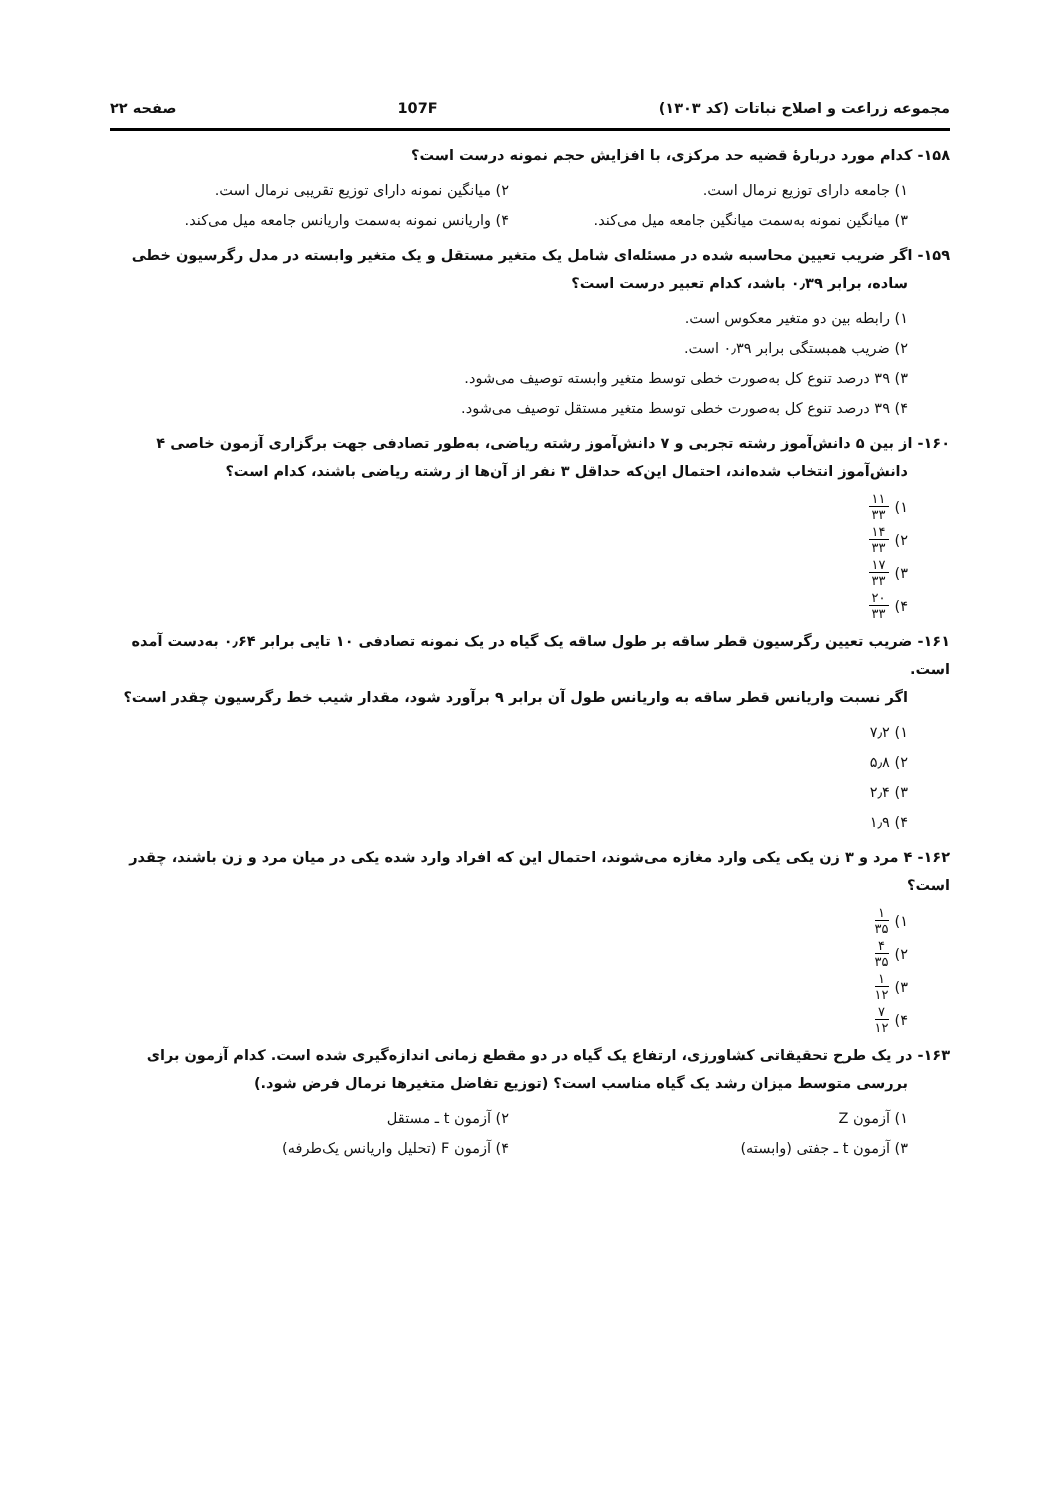مجموعه زراعت و اصلاح نباتات (کد ۱۳۰۳) 107F صفحه ۲۲
۱۵۸- کدام مورد دربارهٔ قضیه حد مرکزی، با افزایش حجم نمونه درست است؟
۱) جامعه دارای توزیع نرمال است.
۲) میانگین نمونه دارای توزیع تقریبی نرمال است.
۳) میانگین نمونه به‌سمت میانگین جامعه میل می‌کند.
۴) واریانس نمونه به‌سمت واریانس جامعه میل می‌کند.
۱۵۹- اگر ضریب تعیین محاسبه شده در مسئله‌ای شامل یک متغیر مستقل و یک متغیر وابسته در مدل رگرسیون خطی
ساده، برابر ۰٫۳۹ باشد، کدام تعبیر درست است؟
۱) رابطه بین دو متغیر معکوس است.
۲) ضریب همبستگی برابر ۰٫۳۹ است.
۳) ۳۹ درصد تنوع کل به‌صورت خطی توسط متغیر وابسته توصیف می‌شود.
۴) ۳۹ درصد تنوع کل به‌صورت خطی توسط متغیر مستقل توصیف می‌شود.
۱۶۰- از بین ۵ دانش‌آموز رشته تجربی و ۷ دانش‌آموز رشته ریاضی، به‌طور تصادفی جهت برگزاری آزمون خاصی ۴
دانش‌آموز انتخاب شده‌اند، احتمال این‌که حداقل ۳ نفر از آن‌ها از رشته ریاضی باشند، کدام است؟
۱) ۱۱ ۳۳
۲) ۱۴ ۳۳
۳) ۱۷ ۳۳
۴) ۲۰ ۳۳
۱۶۱- ضریب تعیین رگرسیون قطر ساقه بر طول ساقه یک گیاه در یک نمونه تصادفی ۱۰ تایی برابر ۰٫۶۴ به‌دست آمده است.
اگر نسبت واریانس قطر ساقه به واریانس طول آن برابر ۹ برآورد شود، مقدار شیب خط رگرسیون چقدر است؟
۱) ۷٫۲
۲) ۵٫۸
۳) ۲٫۴
۴) ۱٫۹
۱۶۲- ۴ مرد و ۳ زن یکی یکی وارد مغازه می‌شوند، احتمال این که افراد وارد شده یکی در میان مرد و زن باشند، چقدر است؟
۱) ۱ ۳۵
۲) ۴ ۳۵
۳) ۱ ۱۲
۴) ۷ ۱۲
۱۶۳- در یک طرح تحقیقاتی کشاورزی، ارتفاع یک گیاه در دو مقطع زمانی اندازه‌گیری شده است. کدام آزمون برای
بررسی متوسط میزان رشد یک گیاه مناسب است؟ (توزیع تفاضل متغیرها نرمال فرض شود.)
۱) آزمون Z ۲) آزمون t ـ مستقل
۳) آزمون t ـ جفتی (وابسته) ۴) آزمون F (تحلیل واریانس یک‌طرفه)